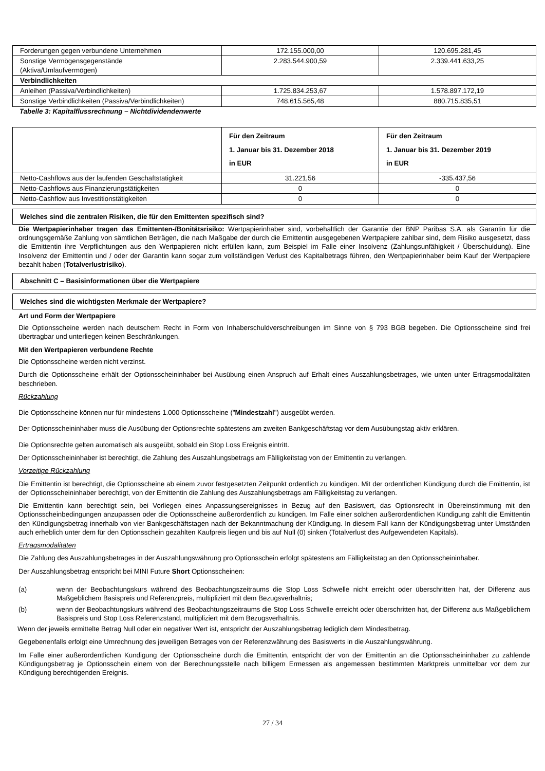| Forderungen gegen verbundene Unternehmen | 172.155.000,00 | 120.695.281,45 |
| Sonstige Vermögensgegenstände (Aktiva/Umlaufvermögen) | 2.283.544.900,59 | 2.339.441.633,25 |
| Verbindlichkeiten | | |
| Anleihen (Passiva/Verbindlichkeiten) | 1.725.834.253,67 | 1.578.897.172,19 |
| Sonstige Verbindlichkeiten (Passiva/Verbindlichkeiten) | 748.615.565,48 | 880.715.835,51 |
Tabelle 3: Kapitalflussrechnung – Nichtdividendenwerte
| | Für den Zeitraum 1. Januar bis 31. Dezember 2018 in EUR | Für den Zeitraum 1. Januar bis 31. Dezember 2019 in EUR |
| Netto-Cashflows aus der laufenden Geschäftstätigkeit | 31.221,56 | -335.437,56 |
| Netto-Cashflows aus Finanzierungstätigkeiten | 0 | 0 |
| Netto-Cashflow aus Investitionstätigkeiten | 0 | 0 |
Welches sind die zentralen Risiken, die für den Emittenten spezifisch sind?
Die Wertpapierinhaber tragen das Emittenten-/Bonitätsrisiko: Wertpapierinhaber sind, vorbehaltlich der Garantie der BNP Paribas S.A. als Garantin für die ordnungsgemäße Zahlung von sämtlichen Beträgen, die nach Maßgabe der durch die Emittentin ausgegebenen Wertpapiere zahlbar sind, dem Risiko ausgesetzt, dass die Emittentin ihre Verpflichtungen aus den Wertpapieren nicht erfüllen kann, zum Beispiel im Falle einer Insolvenz (Zahlungsunfähigkeit / Überschuldung). Eine Insolvenz der Emittentin und / oder der Garantin kann sogar zum vollständigen Verlust des Kapitalbetrags führen, den Wertpapierinhaber beim Kauf der Wertpapiere bezahlt haben (Totalverlustrisiko).
Abschnitt C – Basisinformationen über die Wertpapiere
Welches sind die wichtigsten Merkmale der Wertpapiere?
Art und Form der Wertpapiere
Die Optionsscheine werden nach deutschem Recht in Form von Inhaberschuldverschreibungen im Sinne von § 793 BGB begeben. Die Optionsscheine sind frei übertragbar und unterliegen keinen Beschränkungen.
Mit den Wertpapieren verbundene Rechte
Die Optionsscheine werden nicht verzinst.
Durch die Optionsscheine erhält der Optionsscheininhaber bei Ausübung einen Anspruch auf Erhalt eines Auszahlungsbetrages, wie unten unter Ertragsmodalitäten beschrieben.
Rückzahlung
Die Optionsscheine können nur für mindestens 1.000 Optionsscheine ("Mindestzahl") ausgeübt werden.
Der Optionsscheininhaber muss die Ausübung der Optionsrechte spätestens am zweiten Bankgeschäftstag vor dem Ausübungstag aktiv erklären.
Die Optionsrechte gelten automatisch als ausgeübt, sobald ein Stop Loss Ereignis eintritt.
Der Optionsscheininhaber ist berechtigt, die Zahlung des Auszahlungsbetrags am Fälligkeitstag von der Emittentin zu verlangen.
Vorzeitige Rückzahlung
Die Emittentin ist berechtigt, die Optionsscheine ab einem zuvor festgesetzten Zeitpunkt ordentlich zu kündigen. Mit der ordentlichen Kündigung durch die Emittentin, ist der Optionsscheininhaber berechtigt, von der Emittentin die Zahlung des Auszahlungsbetrags am Fälligkeitstag zu verlangen.
Die Emittentin kann berechtigt sein, bei Vorliegen eines Anpassungsereignisses in Bezug auf den Basiswert, das Optionsrecht in Übereinstimmung mit den Optionsscheinbedingungen anzupassen oder die Optionsscheine außerordentlich zu kündigen. Im Falle einer solchen außerordentlichen Kündigung zahlt die Emittentin den Kündigungsbetrag innerhalb von vier Bankgeschäftstagen nach der Bekanntmachung der Kündigung. In diesem Fall kann der Kündigungsbetrag unter Umständen auch erheblich unter dem für den Optionsschein gezahlten Kaufpreis liegen und bis auf Null (0) sinken (Totalverlust des Aufgewendeten Kapitals).
Ertragsmodalitäten
Die Zahlung des Auszahlungsbetrages in der Auszahlungswährung pro Optionsschein erfolgt spätestens am Fälligkeitstag an den Optionsscheininhaber.
Der Auszahlungsbetrag entspricht bei MINI Future Short Optionsscheinen:
(a) wenn der Beobachtungskurs während des Beobachtungszeitraums die Stop Loss Schwelle nicht erreicht oder überschritten hat, der Differenz aus Maßgeblichem Basispreis und Referenzpreis, multipliziert mit dem Bezugsverhältnis;
(b) wenn der Beobachtungskurs während des Beobachtungszeitraums die Stop Loss Schwelle erreicht oder überschritten hat, der Differenz aus Maßgeblichem Basispreis und Stop Loss Referenzstand, multipliziert mit dem Bezugsverhältnis.
Wenn der jeweils ermittelte Betrag Null oder ein negativer Wert ist, entspricht der Auszahlungsbetrag lediglich dem Mindestbetrag.
Gegebenenfalls erfolgt eine Umrechnung des jeweiligen Betrages von der Referenzwährung des Basiswerts in die Auszahlungswährung.
Im Falle einer außerordentlichen Kündigung der Optionsscheine durch die Emittentin, entspricht der von der Emittentin an die Optionsscheininhaber zu zahlende Kündigungsbetrag je Optionsschein einem von der Berechnungsstelle nach billigem Ermessen als angemessen bestimmten Marktpreis unmittelbar vor dem zur Kündigung berechtigenden Ereignis.
27 / 34